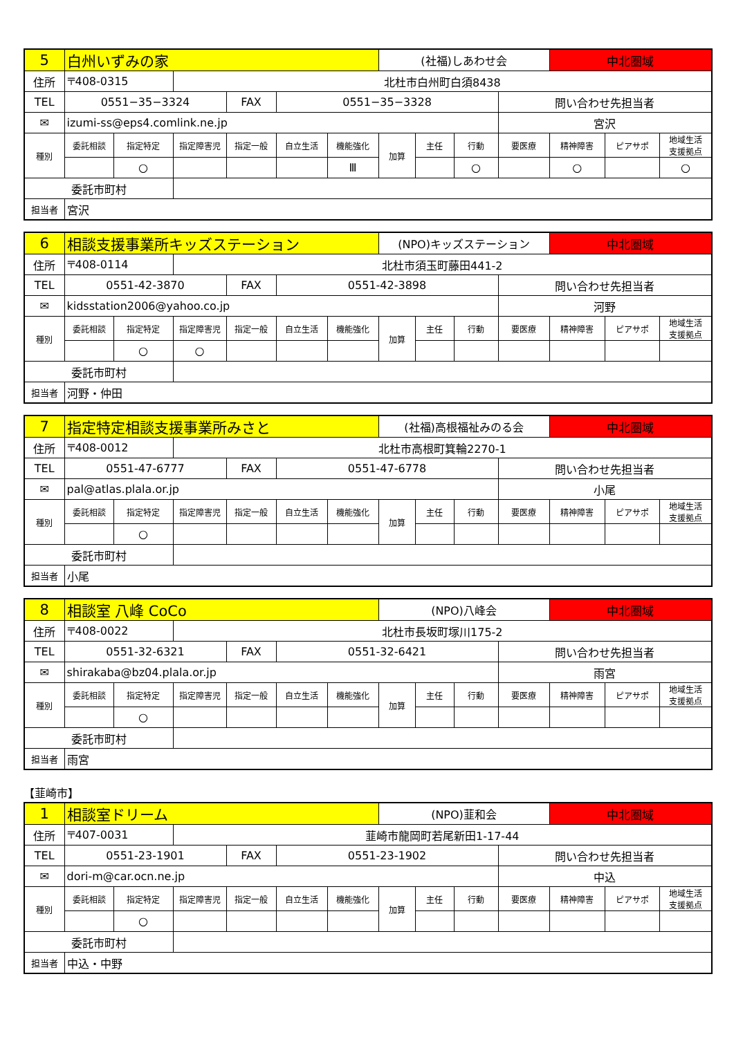| 5 | 白州いずみの家 | | | | | | (社福)しあわせ会 | | | | 中北圏域 | | |
| 住所 | 〒408-0315 | | 北杜市白州町白須8438 | | | | | | | | | | |
| TEL | 0551−35−3324 | | | FAX | 0551−35−3328 | | | | | 問い合わせ先担当者 | | | |
| ✉ | izumi-ss@eps4.comlink.ne.jp | | | | | | | | | 宮沢 | | | |
| 種別 | 委託相談 | 指定特定 | 指定障害児 | 指定一般 | 自立生活 | 機能強化 | 加算 | 主任 | 行動 | 要医療 | 精神障害 | ピアサポ | 地域生活 支援拠点 |
| | | ○ | | | | Ⅲ | | | ○ | | ○ | | ○ |
| 委託市町村 | | | | | | | | | | | | | |
| 担当者 | 宮沢 | | | | | | | | | | | | |
| 6 | 相談支援事業所キッズステーション | | | | | | (NPO)キッズステーション | | | | 中北圏域 | | |
| 住所 | 〒408-0114 | | 北杜市須玉町藤田441-2 | | | | | | | | | | |
| TEL | 0551-42-3870 | | | FAX | 0551-42-3898 | | | | | 問い合わせ先担当者 | | | |
| ✉ | kidsstation2006@yahoo.co.jp | | | | | | | | | 河野 | | | |
| 種別 | 委託相談 | 指定特定 | 指定障害児 | 指定一般 | 自立生活 | 機能強化 | 加算 | 主任 | 行動 | 要医療 | 精神障害 | ピアサポ | 地域生活 支援拠点 |
| | | ○ | ○ | | | | | | | | | | |
| 委託市町村 | | | | | | | | | | | | | |
| 担当者 | 河野・仲田 | | | | | | | | | | | | |
| 7 | 指定特定相談支援事業所みさと | | | | | | (社福)高根福祉みのる会 | | | | 中北圏域 | | |
| 住所 | 〒408-0012 | | 北杜市高根町箕輪2270-1 | | | | | | | | | | |
| TEL | 0551-47-6777 | | | FAX | 0551-47-6778 | | | | | 問い合わせ先担当者 | | | |
| ✉ | pal@atlas.plala.or.jp | | | | | | | | | 小尾 | | | |
| 種別 | 委託相談 | 指定特定 | 指定障害児 | 指定一般 | 自立生活 | 機能強化 | 加算 | 主任 | 行動 | 要医療 | 精神障害 | ピアサポ | 地域生活 支援拠点 |
| | | ○ | | | | | | | | | | | |
| 委託市町村 | | | | | | | | | | | | | |
| 担当者 | 小尾 | | | | | | | | | | | | |
| 8 | 相談室 八峰 CoCo | | | | | | (NPO)八峰会 | | | | 中北圏域 | | |
| 住所 | 〒408-0022 | | 北杜市長坂町塚川175-2 | | | | | | | | | | |
| TEL | 0551-32-6321 | | | FAX | 0551-32-6421 | | | | | 問い合わせ先担当者 | | | |
| ✉ | shirakaba@bz04.plala.or.jp | | | | | | | | | 雨宮 | | | |
| 種別 | 委託相談 | 指定特定 | 指定障害児 | 指定一般 | 自立生活 | 機能強化 | 加算 | 主任 | 行動 | 要医療 | 精神障害 | ピアサポ | 地域生活 支援拠点 |
| | | ○ | | | | | | | | | | | |
| 委託市町村 | | | | | | | | | | | | | |
| 担当者 | 雨宮 | | | | | | | | | | | | |
【韮崎市】
| 1 | 相談室ドリーム | | | | | | (NPO)韮和会 | | | | 中北圏域 | | |
| 住所 | 〒407-0031 | | 韮崎市龍岡町若尾新田1-17-44 | | | | | | | | | | |
| TEL | 0551-23-1901 | | | FAX | 0551-23-1902 | | | | | 問い合わせ先担当者 | | | |
| ✉ | dori-m@car.ocn.ne.jp | | | | | | | | | 中込 | | | |
| 種別 | 委託相談 | 指定特定 | 指定障害児 | 指定一般 | 自立生活 | 機能強化 | 加算 | 主任 | 行動 | 要医療 | 精神障害 | ピアサポ | 地域生活 支援拠点 |
| | | ○ | | | | | | | | | | | |
| 委託市町村 | | | | | | | | | | | | | |
| 担当者 | 中込・中野 | | | | | | | | | | | | |